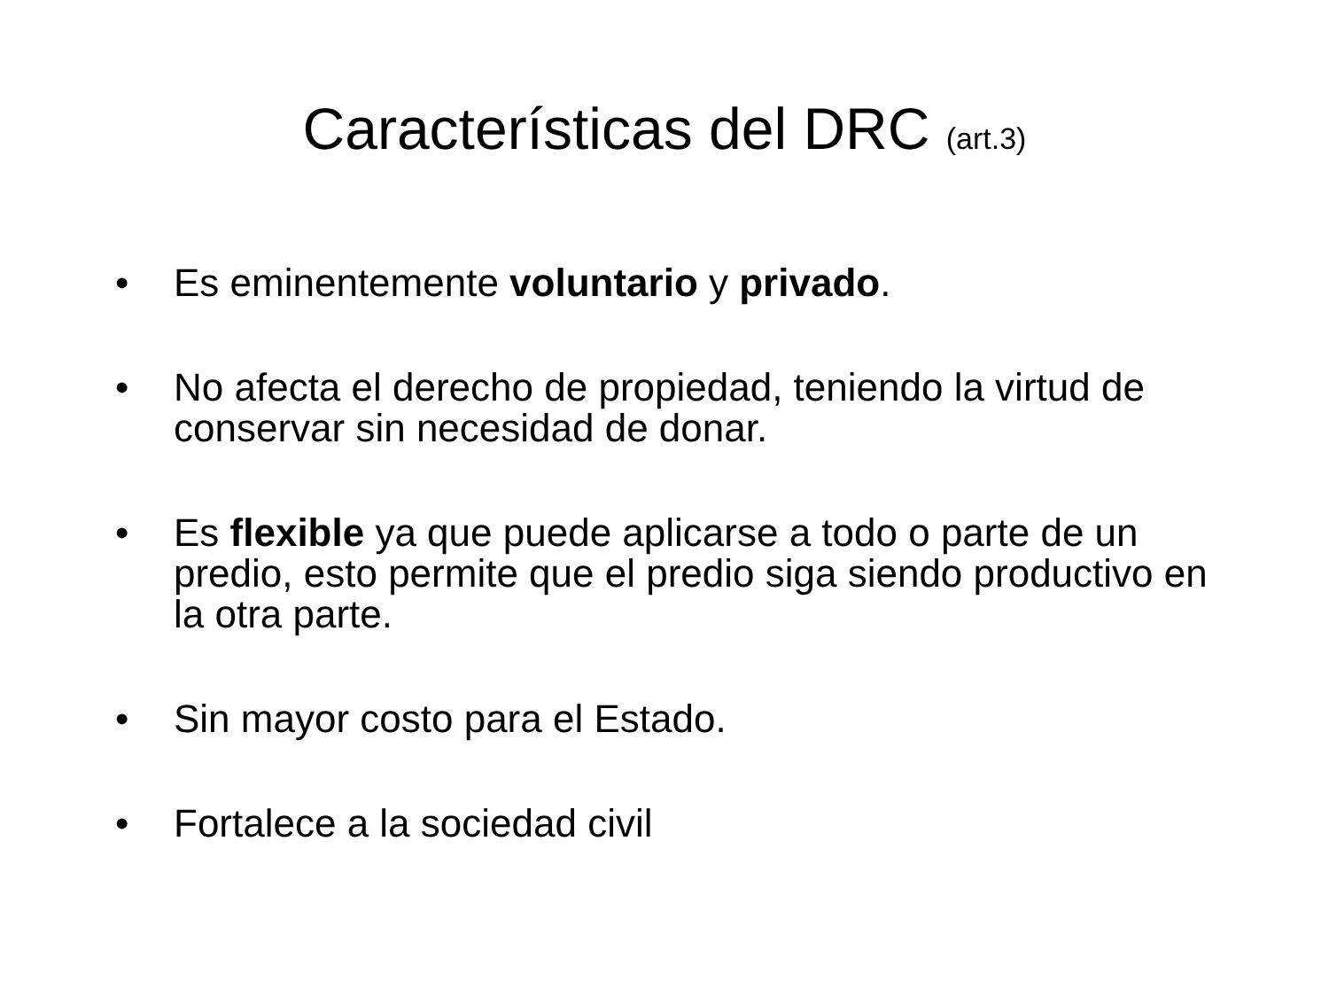Características del DRC (art.3)
• Es eminentemente voluntario y privado.
• No afecta el derecho de propiedad, teniendo la virtud de conservar sin necesidad de donar.
• Es flexible ya que puede aplicarse a todo o parte de un predio, esto permite que el predio siga siendo productivo en la otra parte.
• Sin mayor costo para el Estado.
• Fortalece a la sociedad civil